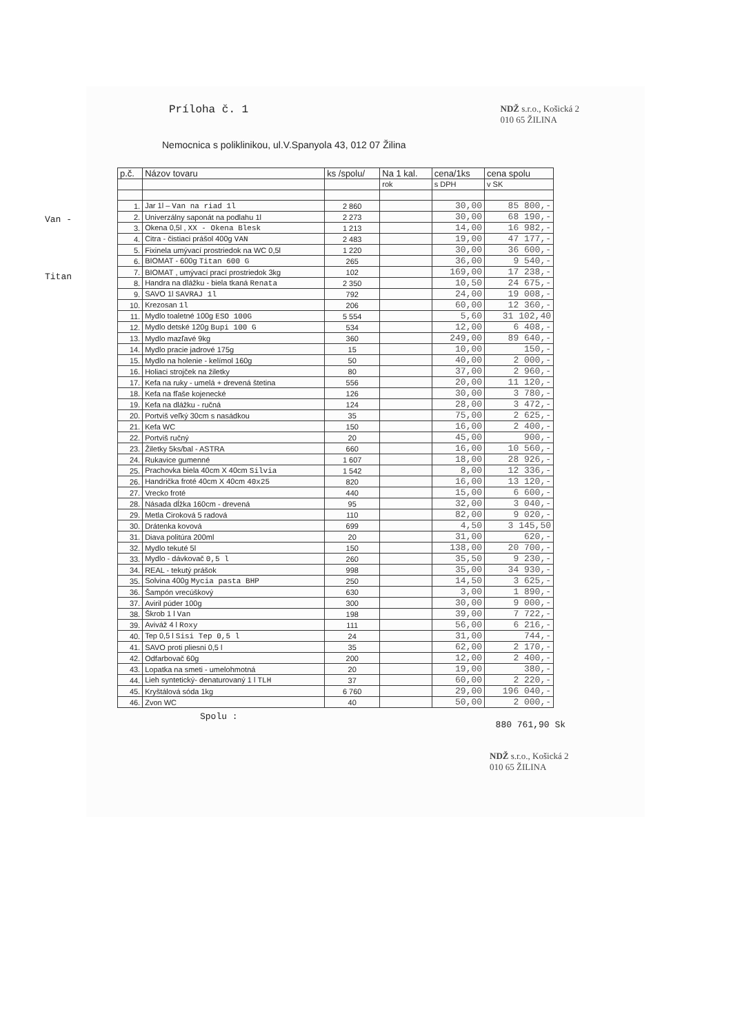Príloha č. 1 NDŽ s.r.o., Košická 2
010 65 ŽILINA
Nemocnica s poliklinikou, ul.V.Spanyola 43, 012 07 Žilina
Van -
Titan
| p.č. | Názov tovaru | ks /spolu/ | Na 1 kal. | cena/1ks | cena spolu |
| --- | --- | --- | --- | --- | --- |
| | | | rok | s DPH | v SK |
| 1. | Jar 1l – Van na riad 1l | 2 860 | | 30,00 | 85 800,- |
| 2. | Univerzálny saponát na podlahu 1l | 2 273 | | 30,00 | 68 190,- |
| 3. | Okena 0,5l , XX - Okena Blesk | 1 213 | | 14,00 | 16 982,- |
| 4. | Citra - čistiaci prášol 400g VAN | 2 483 | | 19,00 | 47 177,- |
| 5. | Fixinela umývací prostriedok na WC 0,5l | 1 220 | | 30,00 | 36 600,- |
| 6. | BIOMAT - 600g Titan 600 G | 265 | | 36,00 | 9 540,- |
| 7. | BIOMAT , umývací prací prostriedok 3kg | 102 | | 169,00 | 17 238,- |
| 8. | Handra na dlážku - biela tkaná Renata | 2 350 | | 10,50 | 24 675,- |
| 9. | SAVO 1l SAVRAJ 1l | 792 | | 24,00 | 19 008,- |
| 10. | Krezosan 1l | 206 | | 60,00 | 12 360,- |
| 11. | Mydlo toaletné 100g ESO 100G | 5 554 | | 5,60 | 31 102,40 |
| 12. | Mydlo detské 120g Bupi 100 G | 534 | | 12,00 | 6 408,- |
| 13. | Mydlo mazľavé 9kg | 360 | | 249,00 | 89 640,- |
| 14. | Mydlo pracie jadrové 175g | 15 | | 10,00 | 150,- |
| 15. | Mydlo na holenie - kelímol 160g | 50 | | 40,00 | 2 000,- |
| 16. | Holiaci strojček na žiletky | 80 | | 37,00 | 2 960,- |
| 17. | Kefa na ruky - umelá + drevená štetina | 556 | | 20,00 | 11 120,- |
| 18. | Kefa na fľaše kojenecké | 126 | | 30,00 | 3 780,- |
| 19. | Kefa na dlážku - ručná | 124 | | 28,00 | 3 472,- |
| 20. | Portviš veľký 30cm s nasádkou | 35 | | 75,00 | 2 625,- |
| 21. | Kefa WC | 150 | | 16,00 | 2 400,- |
| 22. | Portviš ručný | 20 | | 45,00 | 900,- |
| 23. | Žiletky 5ks/bal - ASTRA | 660 | | 16,00 | 10 560,- |
| 24. | Rukavice gumenné | 1 607 | | 18,00 | 28 926,- |
| 25. | Prachovka biela 40cm X 40cm Silvia | 1 542 | | 8,00 | 12 336,- |
| 26. | Handrička froté 40cm X 40cm 40x25 | 820 | | 16,00 | 13 120,- |
| 27. | Vrecko froté | 440 | | 15,00 | 6 600,- |
| 28. | Násada dĺžka 160cm - drevená | 95 | | 32,00 | 3 040,- |
| 29. | Metla Ciroková 5 radová | 110 | | 82,00 | 9 020,- |
| 30. | Drátenka kovová | 699 | | 4,50 | 3 145,50 |
| 31. | Diava politúra 200ml | 20 | | 31,00 | 620,- |
| 32. | Mydlo tekuté 5l | 150 | | 138,00 | 20 700,- |
| 33. | Mydlo - dávkovač 0,5 l | 260 | | 35,50 | 9 230,- |
| 34. | REAL - tekutý prášok | 998 | | 35,00 | 34 930,- |
| 35. | Solvina 400g Mycia pasta BHP | 250 | | 14,50 | 3 625,- |
| 36. | Šampón vrecúškový | 630 | | 3,00 | 1 890,- |
| 37. | Aviril púder 100g | 300 | | 30,00 | 9 000,- |
| 38. | Škrob 1 l Van | 198 | | 39,00 | 7 722,- |
| 39. | Aviváž 4 l Roxy | 111 | | 56,00 | 6 216,- |
| 40. | Tep 0,5 l Sisi Tep 0,5 l | 24 | | 31,00 | 744,- |
| 41. | SAVO proti pliesni 0,5 l | 35 | | 62,00 | 2 170,- |
| 42. | Odfarbovač 60g | 200 | | 12,00 | 2 400,- |
| 43. | Lopatka na smeti - umelohmotná | 20 | | 19,00 | 380,- |
| 44. | Lieh syntetický- denaturovaný 1 l TLH | 37 | | 60,00 | 2 220,- |
| 45. | Kryštálová sóda 1kg | 6 760 | | 29,00 | 196 040,- |
| 46. | Zvon WC | 40 | | 50,00 | 2 000,- |
Spolu : 880 761,90 Sk
NDŽ s.r.o., Košická 2
010 65 ŽILINA